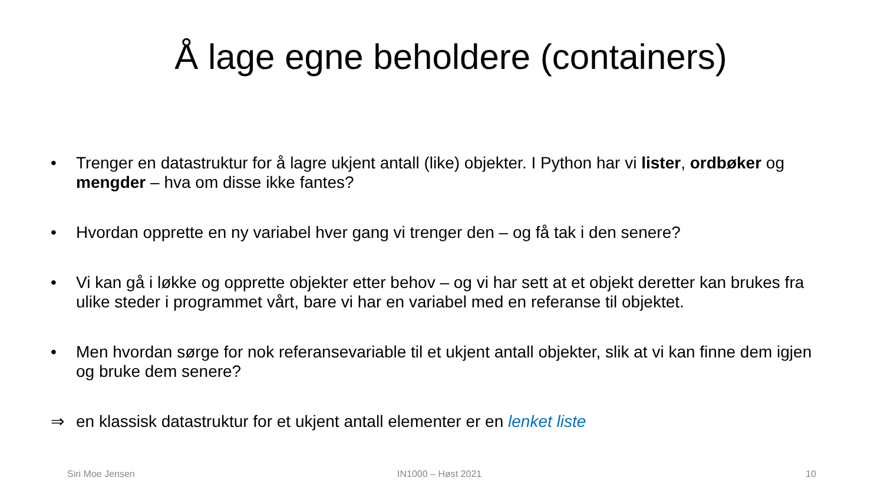Å lage egne beholdere (containers)
• Trenger en datastruktur for å lagre ukjent antall (like) objekter. I Python har vi lister, ordbøker og mengder – hva om disse ikke fantes?
• Hvordan opprette en ny variabel hver gang vi trenger den – og få tak i den senere?
• Vi kan gå i løkke og opprette objekter etter behov – og vi har sett at et objekt deretter kan brukes fra ulike steder i programmet vårt, bare vi har en variabel med en referanse til objektet.
• Men hvordan sørge for nok referansevariable til et ukjent antall objekter, slik at vi kan finne dem igjen og bruke dem senere?
⇒ en klassisk datastruktur for et ukjent antall elementer er en lenket liste
Siri Moe Jensen IN1000 – Høst 2021 10